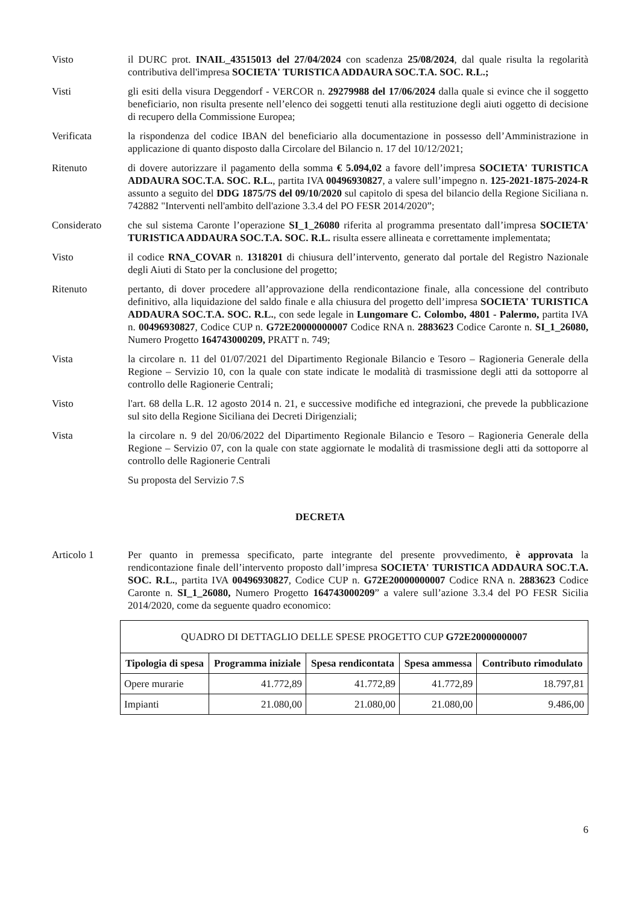Visto il DURC prot. INAIL_43515013 del 27/04/2024 con scadenza 25/08/2024, dal quale risulta la regolarità contributiva dell'impresa SOCIETA' TURISTICA ADDAURA SOC.T.A. SOC. R.L.;
Visti gli esiti della visura Deggendorf - VERCOR n. 29279988 del 17/06/2024 dalla quale si evince che il soggetto beneficiario, non risulta presente nell’elenco dei soggetti tenuti alla restituzione degli aiuti oggetto di decisione di recupero della Commissione Europea;
Verificata la rispondenza del codice IBAN del beneficiario alla documentazione in possesso dell’Amministrazione in applicazione di quanto disposto dalla Circolare del Bilancio n. 17 del 10/12/2021;
Ritenuto di dovere autorizzare il pagamento della somma € 5.094,02 a favore dell’impresa SOCIETA' TURISTICA ADDAURA SOC.T.A. SOC. R.L., partita IVA 00496930827, a valere sull’impegno n. 125-2021-1875-2024-R assunto a seguito del DDG 1875/7S del 09/10/2020 sul capitolo di spesa del bilancio della Regione Siciliana n. 742882 "Interventi nell'ambito dell'azione 3.3.4 del PO FESR 2014/2020”;
Considerato che sul sistema Caronte l’operazione SI_1_26080 riferita al programma presentato dall’impresa SOCIETA' TURISTICA ADDAURA SOC.T.A. SOC. R.L. risulta essere allineata e correttamente implementata;
Visto il codice RNA_COVAR n. 1318201 di chiusura dell’intervento, generato dal portale del Registro Nazionale degli Aiuti di Stato per la conclusione del progetto;
Ritenuto pertanto, di dover procedere all’approvazione della rendicontazione finale, alla concessione del contributo definitivo, alla liquidazione del saldo finale e alla chiusura del progetto dell’impresa SOCIETA' TURISTICA ADDAURA SOC.T.A. SOC. R.L., con sede legale in Lungomare C. Colombo, 4801 - Palermo, partita IVA n. 00496930827, Codice CUP n. G72E20000000007 Codice RNA n. 2883623 Codice Caronte n. SI_1_26080, Numero Progetto 164743000209, PRATT n. 749;
Vista la circolare n. 11 del 01/07/2021 del Dipartimento Regionale Bilancio e Tesoro – Ragioneria Generale della Regione – Servizio 10, con la quale con state indicate le modalità di trasmissione degli atti da sottoporre al controllo delle Ragionerie Centrali;
Visto l'art. 68 della L.R. 12 agosto 2014 n. 21, e successive modifiche ed integrazioni, che prevede la pubblicazione sul sito della Regione Siciliana dei Decreti Dirigenziali;
Vista la circolare n. 9 del 20/06/2022 del Dipartimento Regionale Bilancio e Tesoro – Ragioneria Generale della Regione – Servizio 07, con la quale con state aggiornate le modalità di trasmissione degli atti da sottoporre al controllo delle Ragionerie Centrali
Su proposta del Servizio 7.S
DECRETA
Articolo 1 Per quanto in premessa specificato, parte integrante del presente provvedimento, è approvata la rendicontazione finale dell’intervento proposto dall’impresa SOCIETA' TURISTICA ADDAURA SOC.T.A. SOC. R.L., partita IVA 00496930827, Codice CUP n. G72E20000000007 Codice RNA n. 2883623 Codice Caronte n. SI_1_26080, Numero Progetto 164743000209” a valere sull’azione 3.3.4 del PO FESR Sicilia 2014/2020, come da seguente quadro economico:
| QUADRO DI DETTAGLIO DELLE SPESE PROGETTO CUP G72E20000000007 | | | | |
| Tipologia di spesa | Programma iniziale | Spesa rendicontata | Spesa ammessa | Contributo rimodulato |
| Opere murarie | 41.772,89 | 41.772,89 | 41.772,89 | 18.797,81 |
| Impianti | 21.080,00 | 21.080,00 | 21.080,00 | 9.486,00 |
6